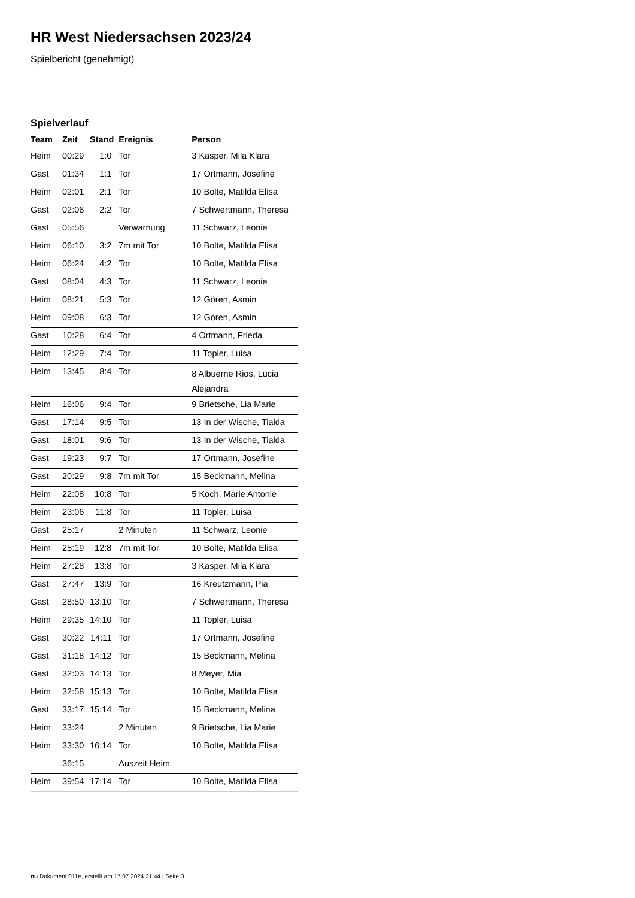HR West Niedersachsen 2023/24
Spielbericht (genehmigt)
Spielverlauf
| Team | Zeit | Stand | Ereignis | Person |
| --- | --- | --- | --- | --- |
| Heim | 00:29 | 1:0 | Tor | 3 Kasper, Mila Klara |
| Gast | 01:34 | 1:1 | Tor | 17 Ortmann, Josefine |
| Heim | 02:01 | 2:1 | Tor | 10 Bolte, Matilda Elisa |
| Gast | 02:06 | 2:2 | Tor | 7 Schwertmann, Theresa |
| Gast | 05:56 | | Verwarnung | 11 Schwarz, Leonie |
| Heim | 06:10 | 3:2 | 7m mit Tor | 10 Bolte, Matilda Elisa |
| Heim | 06:24 | 4:2 | Tor | 10 Bolte, Matilda Elisa |
| Gast | 08:04 | 4:3 | Tor | 11 Schwarz, Leonie |
| Heim | 08:21 | 5:3 | Tor | 12 Gören, Asmin |
| Heim | 09:08 | 6:3 | Tor | 12 Gören, Asmin |
| Gast | 10:28 | 6:4 | Tor | 4 Ortmann, Frieda |
| Heim | 12:29 | 7:4 | Tor | 11 Topler, Luisa |
| Heim | 13:45 | 8:4 | Tor | 8 Albuerne Rios, Lucia Alejandra |
| Heim | 16:06 | 9:4 | Tor | 9 Brietsche, Lia Marie |
| Gast | 17:14 | 9:5 | Tor | 13 In der Wische, Tialda |
| Gast | 18:01 | 9:6 | Tor | 13 In der Wische, Tialda |
| Gast | 19:23 | 9:7 | Tor | 17 Ortmann, Josefine |
| Gast | 20:29 | 9:8 | 7m mit Tor | 15 Beckmann, Melina |
| Heim | 22:08 | 10:8 | Tor | 5 Koch, Marie Antonie |
| Heim | 23:06 | 11:8 | Tor | 11 Topler, Luisa |
| Gast | 25:17 | | 2 Minuten | 11 Schwarz, Leonie |
| Heim | 25:19 | 12:8 | 7m mit Tor | 10 Bolte, Matilda Elisa |
| Heim | 27:28 | 13:8 | Tor | 3 Kasper, Mila Klara |
| Gast | 27:47 | 13:9 | Tor | 16 Kreutzmann, Pia |
| Gast | 28:50 | 13:10 | Tor | 7 Schwertmann, Theresa |
| Heim | 29:35 | 14:10 | Tor | 11 Topler, Luisa |
| Gast | 30:22 | 14:11 | Tor | 17 Ortmann, Josefine |
| Gast | 31:18 | 14:12 | Tor | 15 Beckmann, Melina |
| Gast | 32:03 | 14:13 | Tor | 8 Meyer, Mia |
| Heim | 32:58 | 15:13 | Tor | 10 Bolte, Matilda Elisa |
| Gast | 33:17 | 15:14 | Tor | 15 Beckmann, Melina |
| Heim | 33:24 | | 2 Minuten | 9 Brietsche, Lia Marie |
| Heim | 33:30 | 16:14 | Tor | 10 Bolte, Matilda Elisa |
| | 36:15 | | Auszeit Heim | |
| Heim | 39:54 | 17:14 | Tor | 10 Bolte, Matilda Elisa |
nu.Dokument 011e, erstellt am 17.07.2024 21:44 | Seite 3